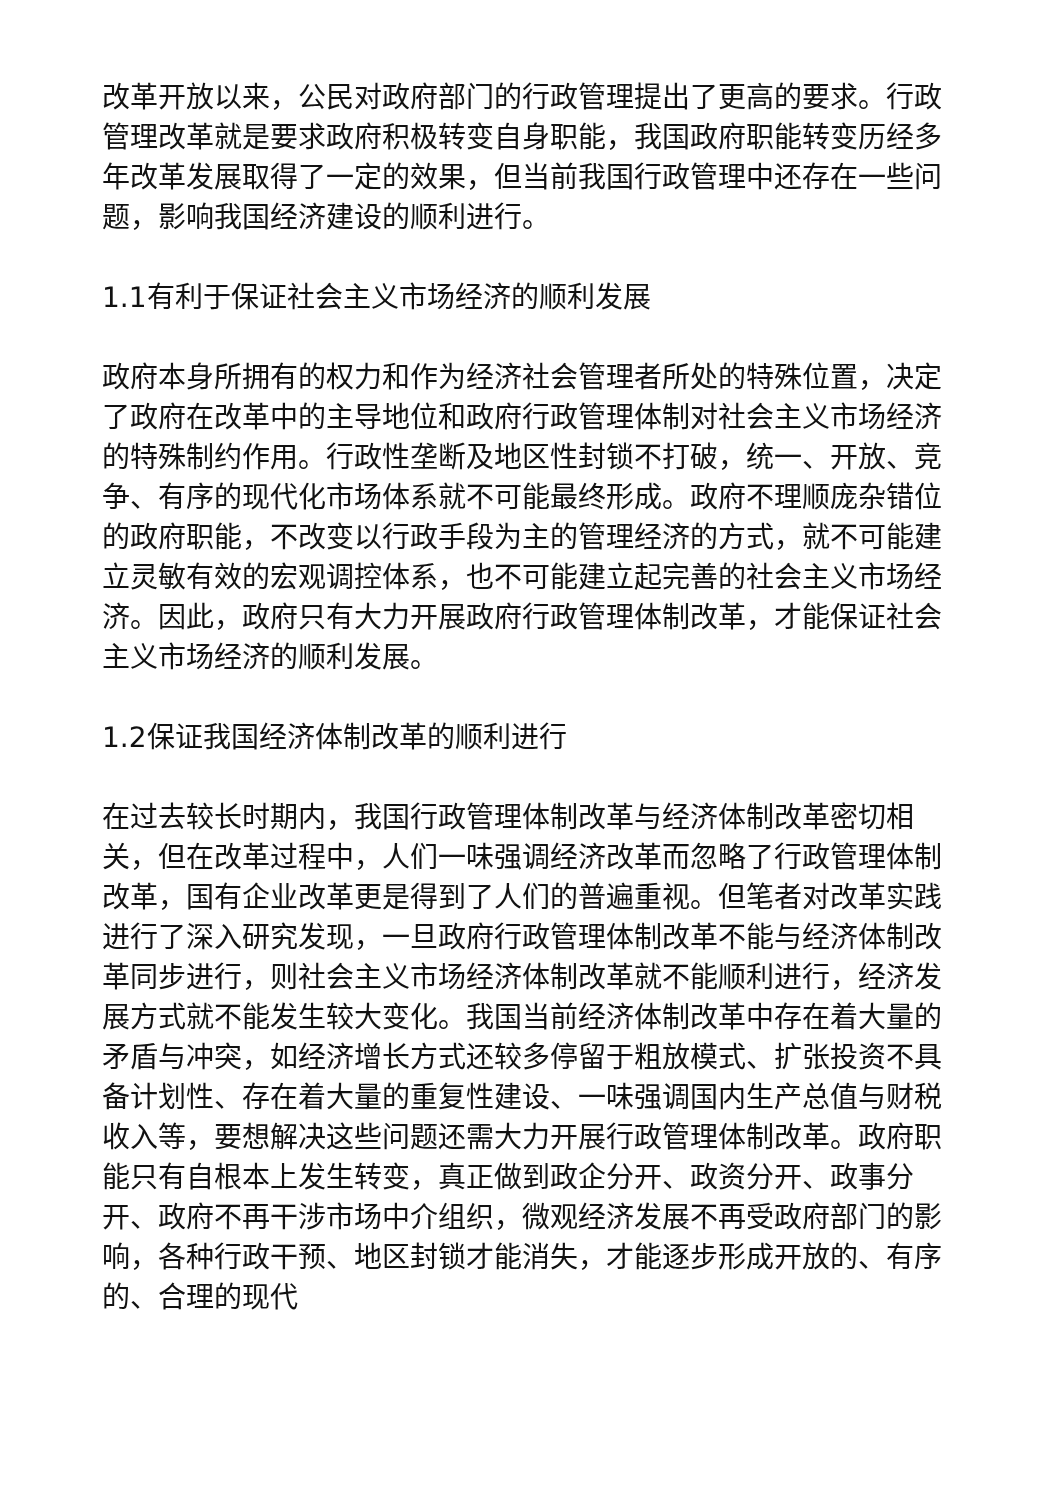改革开放以来，公民对政府部门的行政管理提出了更高的要求。行政管理改革就是要求政府积极转变自身职能，我国政府职能转变历经多年改革发展取得了一定的效果，但当前我国行政管理中还存在一些问题，影响我国经济建设的顺利进行。
1.1有利于保证社会主义市场经济的顺利发展
政府本身所拥有的权力和作为经济社会管理者所处的特殊位置，决定了政府在改革中的主导地位和政府行政管理体制对社会主义市场经济的特殊制约作用。行政性垄断及地区性封锁不打破，统一、开放、竞争、有序的现代化市场体系就不可能最终形成。政府不理顺庞杂错位的政府职能，不改变以行政手段为主的管理经济的方式，就不可能建立灵敏有效的宏观调控体系，也不可能建立起完善的社会主义市场经济。因此，政府只有大力开展政府行政管理体制改革，才能保证社会主义市场经济的顺利发展。
1.2保证我国经济体制改革的顺利进行
在过去较长时期内，我国行政管理体制改革与经济体制改革密切相关，但在改革过程中，人们一味强调经济改革而忽略了行政管理体制改革，国有企业改革更是得到了人们的普遍重视。但笔者对改革实践进行了深入研究发现，一旦政府行政管理体制改革不能与经济体制改革同步进行，则社会主义市场经济体制改革就不能顺利进行，经济发展方式就不能发生较大变化。我国当前经济体制改革中存在着大量的矛盾与冲突，如经济增长方式还较多停留于粗放模式、扩张投资不具备计划性、存在着大量的重复性建设、一味强调国内生产总值与财税收入等，要想解决这些问题还需大力开展行政管理体制改革。政府职能只有自根本上发生转变，真正做到政企分开、政资分开、政事分开、政府不再干涉市场中介组织，微观经济发展不再受政府部门的影响，各种行政干预、地区封锁才能消失，才能逐步形成开放的、有序的、合理的现代